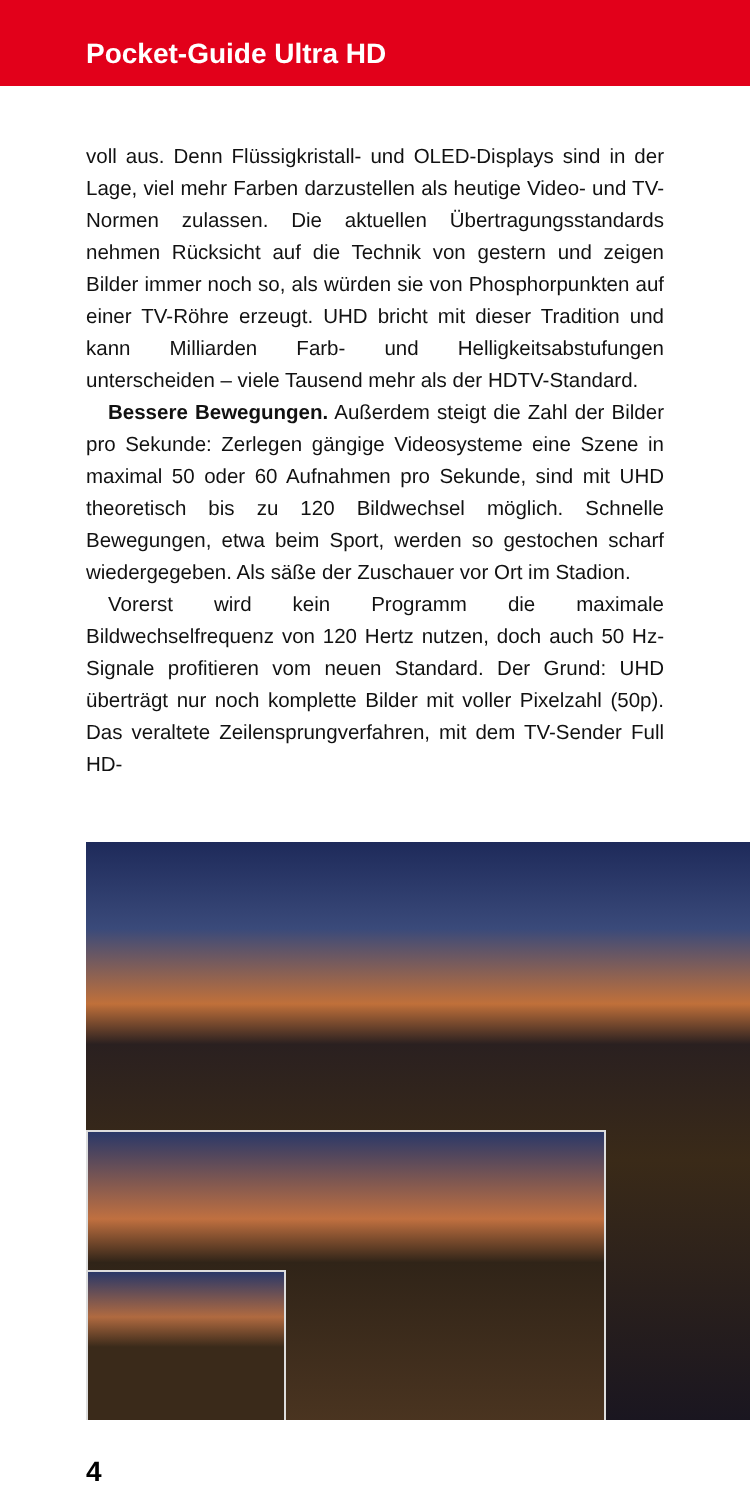Pocket-Guide Ultra HD
voll aus. Denn Flüssigkristall- und OLED-Displays sind in der Lage, viel mehr Farben darzustellen als heutige Video- und TV-Normen zulassen. Die aktuellen Übertragungsstandards nehmen Rücksicht auf die Technik von gestern und zeigen Bilder immer noch so, als würden sie von Phosphorpunkten auf einer TV-Röhre erzeugt. UHD bricht mit dieser Tradition und kann Milliarden Farb- und Helligkeitsabstufungen unterscheiden – viele Tausend mehr als der HDTV-Standard.
Bessere Bewegungen. Außerdem steigt die Zahl der Bilder pro Sekunde: Zerlegen gängige Videosysteme eine Szene in maximal 50 oder 60 Aufnahmen pro Sekunde, sind mit UHD theoretisch bis zu 120 Bildwechsel möglich. Schnelle Bewegungen, etwa beim Sport, werden so gestochen scharf wiedergegeben. Als säße der Zuschauer vor Ort im Stadion.
Vorerst wird kein Programm die maximale Bildwechselfrequenz von 120 Hertz nutzen, doch auch 50 Hz-Signale profitieren vom neuen Standard. Der Grund: UHD überträgt nur noch komplette Bilder mit voller Pixelzahl (50p). Das veraltete Zeilensprungverfahren, mit dem TV-Sender Full HD-
4